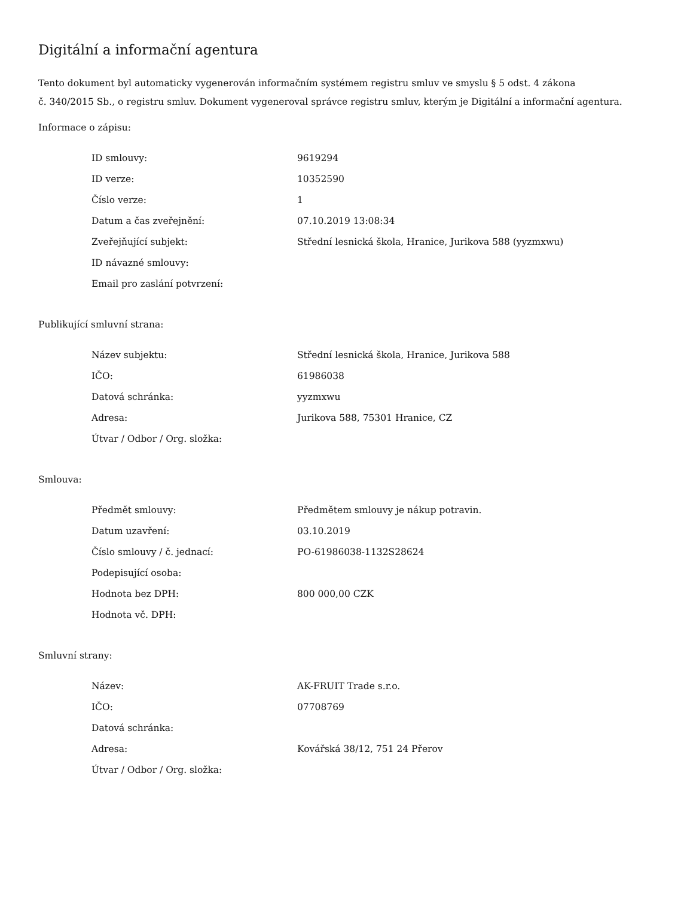Digitální a informační agentura
Tento dokument byl automaticky vygenerován informačním systémem registru smluv ve smyslu § 5 odst. 4 zákona
č. 340/2015 Sb., o registru smluv. Dokument vygeneroval správce registru smluv, kterým je Digitální a informační agentura.
Informace o zápisu:
| ID smlouvy: | 9619294 |
| ID verze: | 10352590 |
| Číslo verze: | 1 |
| Datum a čas zveřejnění: | 07.10.2019 13:08:34 |
| Zveřejňující subjekt: | Střední lesnická škola, Hranice, Jurikova 588 (yyzmxwu) |
| ID návazné smlouvy: | |
| Email pro zaslání potvrzení: | |
Publikující smluvní strana:
| Název subjektu: | Střední lesnická škola, Hranice, Jurikova 588 |
| IČO: | 61986038 |
| Datová schránka: | yyzmxwu |
| Adresa: | Jurikova 588, 75301 Hranice, CZ |
| Útvar / Odbor / Org. složka: | |
Smlouva:
| Předmět smlouvy: | Předmětem smlouvy je nákup potravin. |
| Datum uzavření: | 03.10.2019 |
| Číslo smlouvy / č. jednací: | PO-61986038-1132S28624 |
| Podepisující osoba: | |
| Hodnota bez DPH: | 800 000,00 CZK |
| Hodnota vč. DPH: | |
Smluvní strany:
| Název: | AK-FRUIT Trade s.r.o. |
| IČO: | 07708769 |
| Datová schránka: | |
| Adresa: | Kovářská 38/12, 751 24 Přerov |
| Útvar / Odbor / Org. složka: | |